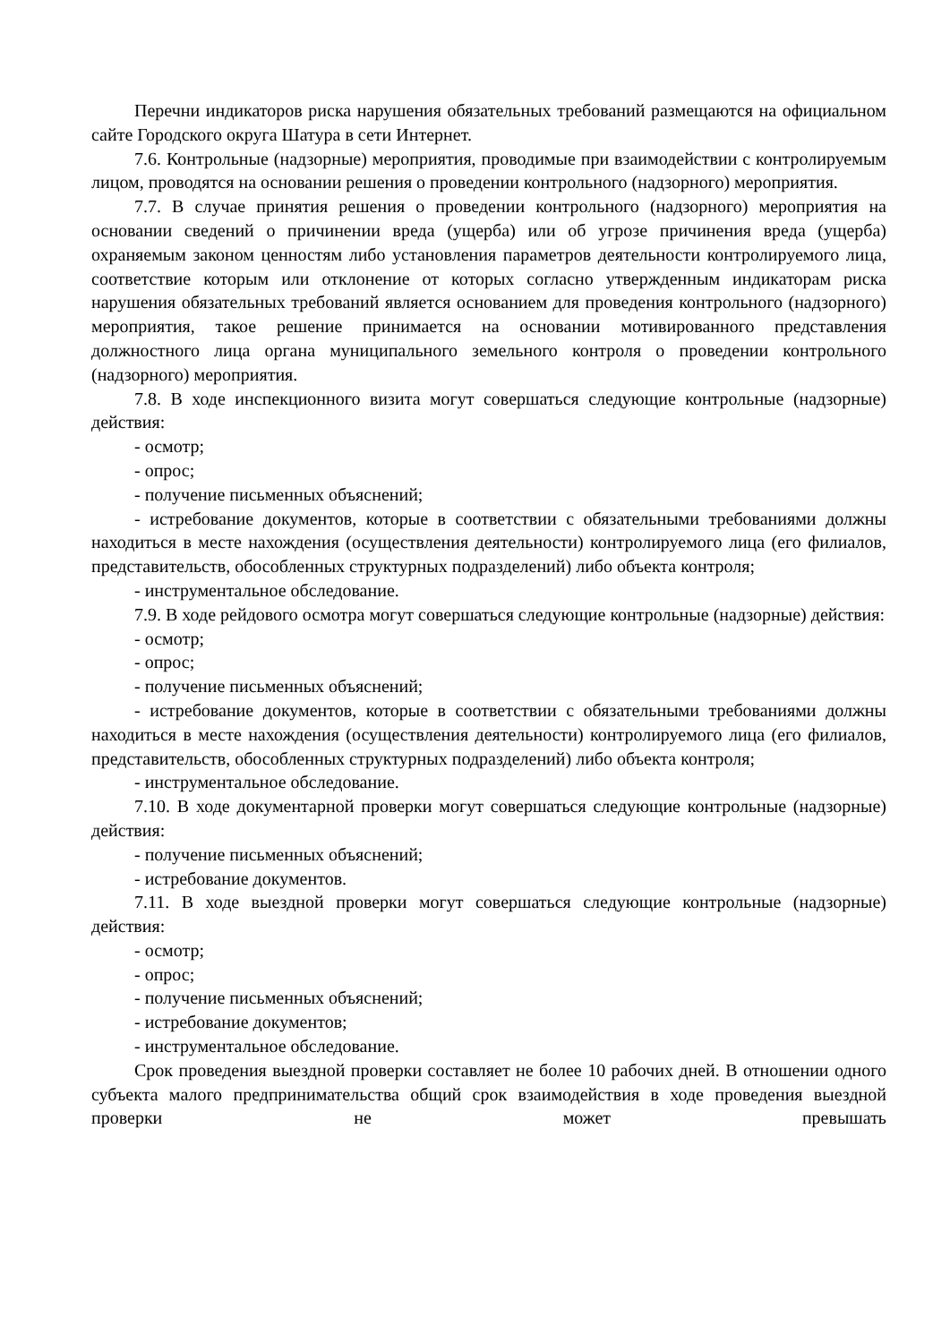Перечни индикаторов риска нарушения обязательных требований размещаются на официальном сайте Городского округа Шатура в сети Интернет.
7.6. Контрольные (надзорные) мероприятия, проводимые при взаимодействии с контролируемым лицом, проводятся на основании решения о проведении контрольного (надзорного) мероприятия.
7.7. В случае принятия решения о проведении контрольного (надзорного) мероприятия на основании сведений о причинении вреда (ущерба) или об угрозе причинения вреда (ущерба) охраняемым законом ценностям либо установления параметров деятельности контролируемого лица, соответствие которым или отклонение от которых согласно утвержденным индикаторам риска нарушения обязательных требований является основанием для проведения контрольного (надзорного) мероприятия, такое решение принимается на основании мотивированного представления должностного лица органа муниципального земельного контроля о проведении контрольного (надзорного) мероприятия.
7.8. В ходе инспекционного визита могут совершаться следующие контрольные (надзорные) действия:
- осмотр;
- опрос;
- получение письменных объяснений;
- истребование документов, которые в соответствии с обязательными требованиями должны находиться в месте нахождения (осуществления деятельности) контролируемого лица (его филиалов, представительств, обособленных структурных подразделений) либо объекта контроля;
- инструментальное обследование.
7.9. В ходе рейдового осмотра могут совершаться следующие контрольные (надзорные) действия:
- осмотр;
- опрос;
- получение письменных объяснений;
- истребование документов, которые в соответствии с обязательными требованиями должны находиться в месте нахождения (осуществления деятельности) контролируемого лица (его филиалов, представительств, обособленных структурных подразделений) либо объекта контроля;
- инструментальное обследование.
7.10. В ходе документарной проверки могут совершаться следующие контрольные (надзорные) действия:
- получение письменных объяснений;
- истребование документов.
7.11. В ходе выездной проверки могут совершаться следующие контрольные (надзорные) действия:
- осмотр;
- опрос;
- получение письменных объяснений;
- истребование документов;
- инструментальное обследование.
Срок проведения выездной проверки составляет не более 10 рабочих дней. В отношении одного субъекта малого предпринимательства общий срок взаимодействия в ходе проведения выездной проверки не может превышать